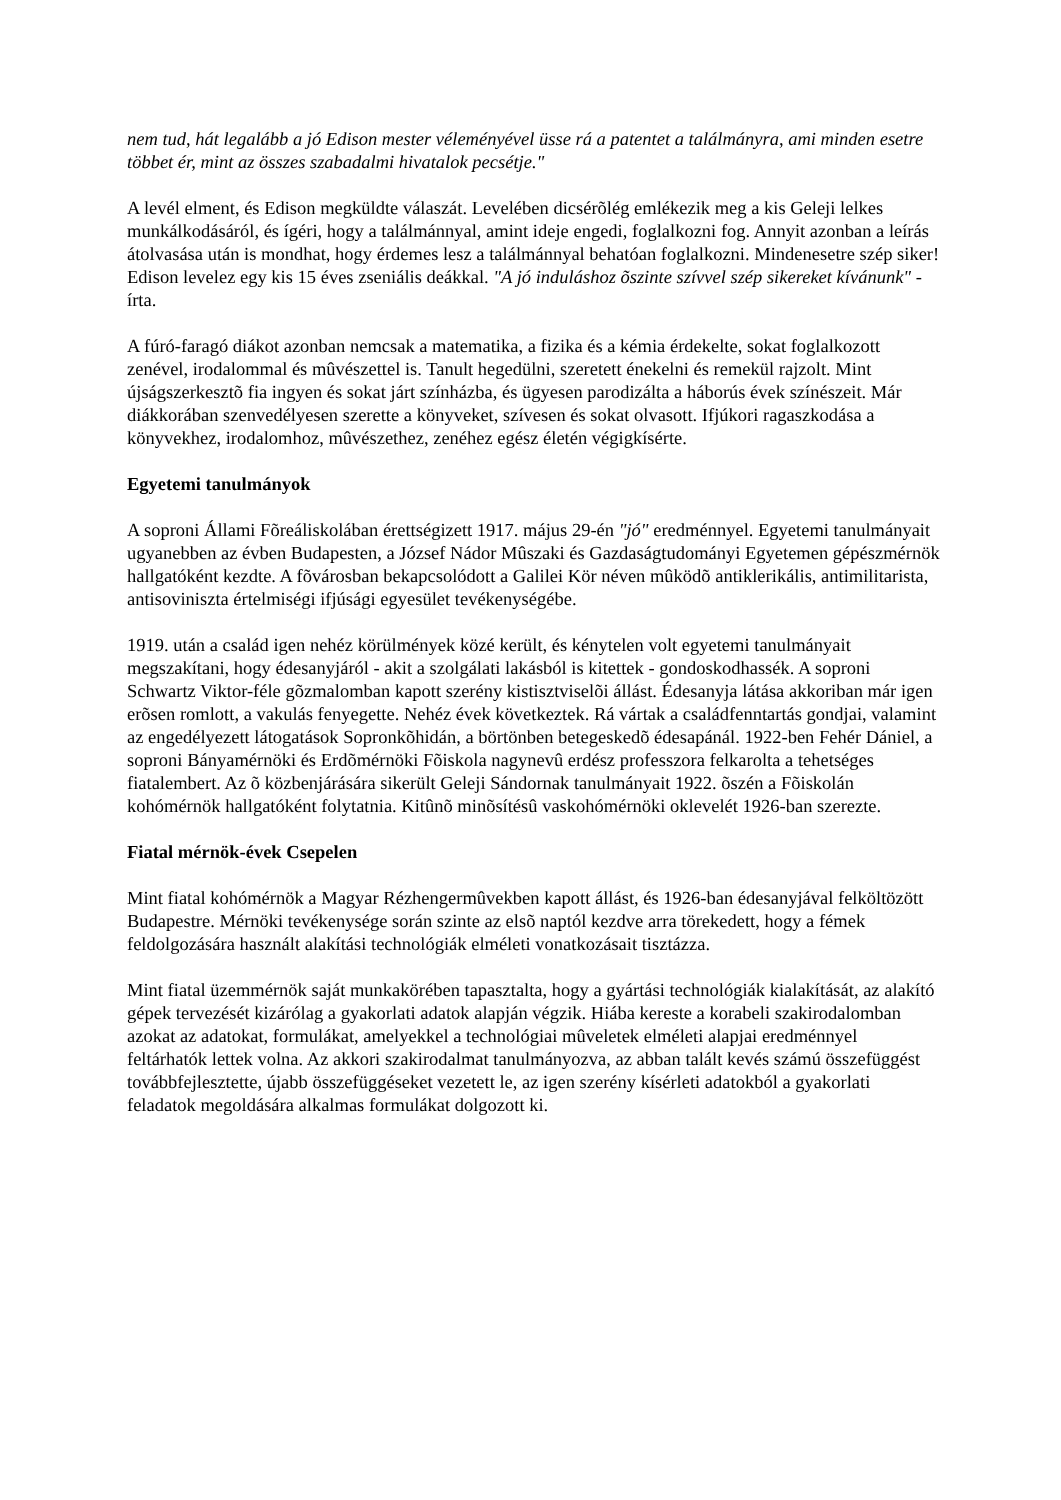nem tud, hát legalább a jó Edison mester véleményével üsse rá a patentet a találmányra, ami minden esetre többet ér, mint az összes szabadalmi hivatalok pecsétje."
A levél elment, és Edison megküldte válaszát. Levelében dicsérõlég emlékezik meg a kis Geleji lelkes munkálkodásáról, és ígéri, hogy a találmánnyal, amint ideje engedi, foglalkozni fog. Annyit azonban a leírás átolvasása után is mondhat, hogy érdemes lesz a találmánnyal behatóan foglalkozni. Mindenesetre szép siker! Edison levelez egy kis 15 éves zseniális deákkal. "A jó induláshoz õszinte szívvel szép sikereket kívánunk" - írta.
A fúró-faragó diákot azonban nemcsak a matematika, a fizika és a kémia érdekelte, sokat foglalkozott zenével, irodalommal és mûvészettel is. Tanult hegedülni, szeretett énekelni és remekül rajzolt. Mint újságszerkesztõ fia ingyen és sokat járt színházba, és ügyesen parodizálta a háborús évek színészeit. Már diákkorában szenvedélyesen szerette a könyveket, szívesen és sokat olvasott. Ifjúkori ragaszkodása a könyvekhez, irodalomhoz, mûvészethez, zenéhez egész életén végigkísérte.
Egyetemi tanulmányok
A soproni Állami Fõreáliskolában érettségizett 1917. május 29-én "jó" eredménnyel. Egyetemi tanulmányait ugyanebben az évben Budapesten, a József Nádor Mûszaki és Gazdaságtudományi Egyetemen gépészmérnök hallgatóként kezdte. A fõvárosban bekapcsolódott a Galilei Kör néven mûködõ antiklerikális, antimilitarista, antisoviniszta értelmiségi ifjúsági egyesület tevékenységébe.
1919. után a család igen nehéz körülmények közé került, és kénytelen volt egyetemi tanulmányait megszakítani, hogy édesanyjáról - akit a szolgálati lakásból is kitettek - gondoskodhassék. A soproni Schwartz Viktor-féle gõzmalomban kapott szerény kistisztviselõi állást. Édesanyja látása akkoriban már igen erõsen romlott, a vakulás fenyegette. Nehéz évek következtek. Rá vártak a családfenntartás gondjai, valamint az engedélyezett látogatások Sopronkõhidán, a börtönben betegeskedõ édesapánál. 1922-ben Fehér Dániel, a soproni Bányamérnöki és Erdõmérnöki Fõiskola nagynevû erdész professzora felkarolta a tehetséges fiatalembert. Az õ közbenjárására sikerült Geleji Sándornak tanulmányait 1922. õszén a Fõiskolán kohómérnök hallgatóként folytatnia. Kitûnõ minõsítésû vaskohómérnöki oklevelét 1926-ban szerezte.
Fiatal mérnök-évek Csepelen
Mint fiatal kohómérnök a Magyar Rézhengermûvekben kapott állást, és 1926-ban édesanyjával felköltözött Budapestre. Mérnöki tevékenysége során szinte az elsõ naptól kezdve arra törekedett, hogy a fémek feldolgozására használt alakítási technológiák elméleti vonatkozásait tisztázza.
Mint fiatal üzemmérnök saját munkakörében tapasztalta, hogy a gyártási technológiák kialakítását, az alakító gépek tervezését kizárólag a gyakorlati adatok alapján végzik. Hiába kereste a korabeli szakirodalomban azokat az adatokat, formulákat, amelyekkel a technológiai mûveletek elméleti alapjai eredménnyel feltárhatók lettek volna. Az akkori szakirodalmat tanulmányozva, az abban talált kevés számú összefüggést továbbfejlesztette, újabb összefüggéseket vezetett le, az igen szerény kísérleti adatokból a gyakorlati feladatok megoldására alkalmas formulákat dolgozott ki.